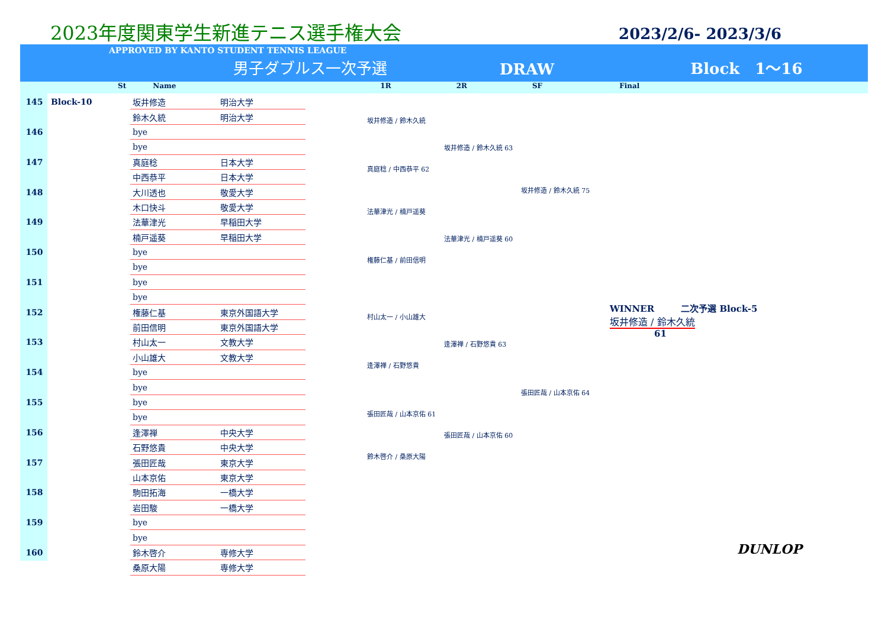2023年度関東学生新進テニス選手権大会
2023/2/6- 2023/3/6
APPROVED BY KANTO STUDENT TENNIS LEAGUE
男子ダブルス一次予選 DRAW Block　1〜16
St Name 1R 2R SF Final
| 145 | Block-10 | 坂井修造 | 明治大学 |
| | | 鈴木久統 | 明治大学 |
| 146 | | bye | |
| | | bye | |
| 147 | | 真庭稔 | 日本大学 |
| | | 中西恭平 | 日本大学 |
| 148 | | 大川透也 | 敬愛大学 |
| | | 木口快斗 | 敬愛大学 |
| 149 | | 法華津光 | 早稲田大学 |
| | | 楠戸遥葵 | 早稲田大学 |
| 150 | | bye | |
| | | bye | |
| 151 | | bye | |
| | | bye | |
| 152 | | 権藤仁基 | 東京外国語大学 |
| | | 前田信明 | 東京外国語大学 |
| 153 | | 村山太一 | 文教大学 |
| | | 小山雄大 | 文教大学 |
| 154 | | bye | |
| | | bye | |
| 155 | | bye | |
| | | bye | |
| 156 | | 逢澤禅 | 中央大学 |
| | | 石野悠貴 | 中央大学 |
| 157 | | 張田匠哉 | 東京大学 |
| | | 山本京佑 | 東京大学 |
| 158 | | 駒田拓海 | 一橋大学 |
| | | 岩田駿 | 一橋大学 |
| 159 | | bye | |
| | | bye | |
| 160 | | 鈴木啓介 | 専修大学 |
| | | 桑原大陽 | 専修大学 |
坂井修造 / 鈴木久統
坂井修造 / 鈴木久統 63
真庭稔 / 中西恭平 62
坂井修造 / 鈴木久統 75
法華津光 / 楠戸遥葵
法華津光 / 楠戸遥葵 60
権藤仁基 / 前田信明
村山太一 / 小山雄大
逢澤禅 / 石野悠貴 63
逢澤禅 / 石野悠貴
張田匠哉 / 山本京佑 64
張田匠哉 / 山本京佑 61
張田匠哉 / 山本京佑 60
鈴木啓介 / 桑原大陽
WINNER　　　二次予選 Block-5
坂井修造 / 鈴木久統
61
DUNLOP